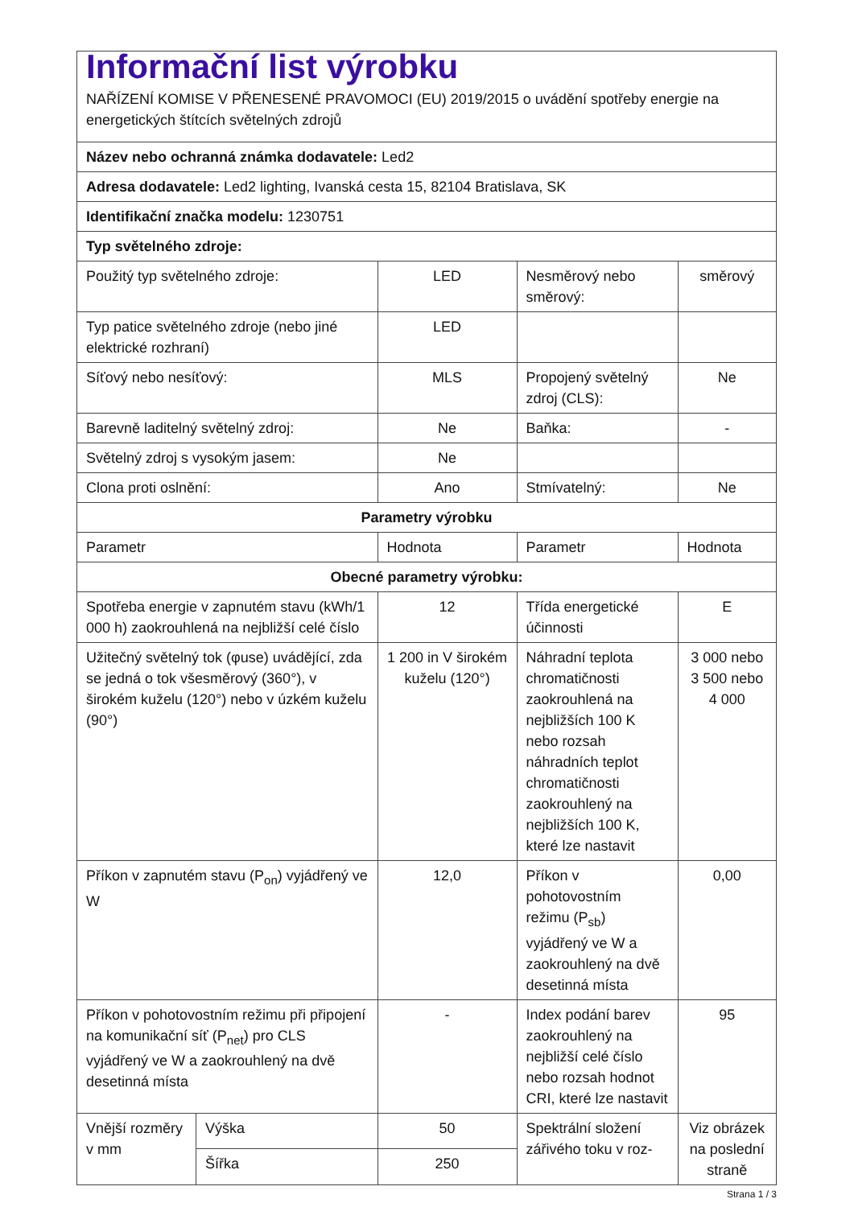| Informační list výrobku NAŘÍZENÍ KOMISE V PŘENESENÉ PRAVOMOCI (EU) 2019/2015 o uvádění spotřeby energie na energetických štítcích světelných zdrojů | | | | |
| Název nebo ochranná známka dodavatele: Led2 | | | | |
| Adresa dodavatele: Led2 lighting, Ivanská cesta 15, 82104 Bratislava, SK | | | | |
| Identifikační značka modelu: 1230751 | | | | |
| Typ světelného zdroje: | | | | |
| Použitý typ světelného zdroje: | | LED | Nesměrový nebo směrový: | směrový |
| Typ patice světelného zdroje (nebo jiné elektrické rozhraní) | | LED | | |
| Síťový nebo nesíťový: | | MLS | Propojený světelný zdroj (CLS): | Ne |
| Barevně laditelný světelný zdroj: | | Ne | Baňka: | - |
| Světelný zdroj s vysokým jasem: | | Ne | | |
| Clona proti oslnění: | | Ano | Stmívatelný: | Ne |
| Parametry výrobku | | | | |
| Parametr | | Hodnota | Parametr | Hodnota |
| Obecné parametry výrobku: | | | | |
| Spotřeba energie v zapnutém stavu (kWh/1 000 h) zaokrouhlená na nejbližší celé číslo | | 12 | Třída energetické účinnosti | E |
| Užitečný světelný tok (φuse) uvádějící, zda se jedná o tok všesměrový (360°), v širokém kuželu (120°) nebo v úzkém kuželu (90°) | | 1 200 in V širokém kuželu (120°) | Náhradní teplota chromatičnosti zaokrouhlená na nejbližších 100 K nebo rozsah náhradních teplot chromatičnosti zaokrouhlený na nejbližších 100 K, které lze nastavit | 3 000 nebo 3 500 nebo 4 000 |
| Příkon v zapnutém stavu (P<sub>on</sub>) vyjádřený ve W | | 12,0 | Příkon v pohotovostním režimu (P<sub>sb</sub>) vyjádřený ve W a zaokrouhlený na dvě desetinná místa | 0,00 |
| Příkon v pohotovostním režimu při připojení na komunikační síť (P<sub>net</sub>) pro CLS vyjádřený ve W a zaokrouhlený na dvě desetinná místa | | - | Index podání barev zaokrouhlený na nejbližší celé číslo nebo rozsah hodnot CRI, které lze nastavit | 95 |
| Vnější rozměry v mm | Výška | 50 | Spektrální složení zářivého toku v roz- | Viz obrázek na poslední straně |
| | Šířka | 250 | | |
Strana 1 / 3